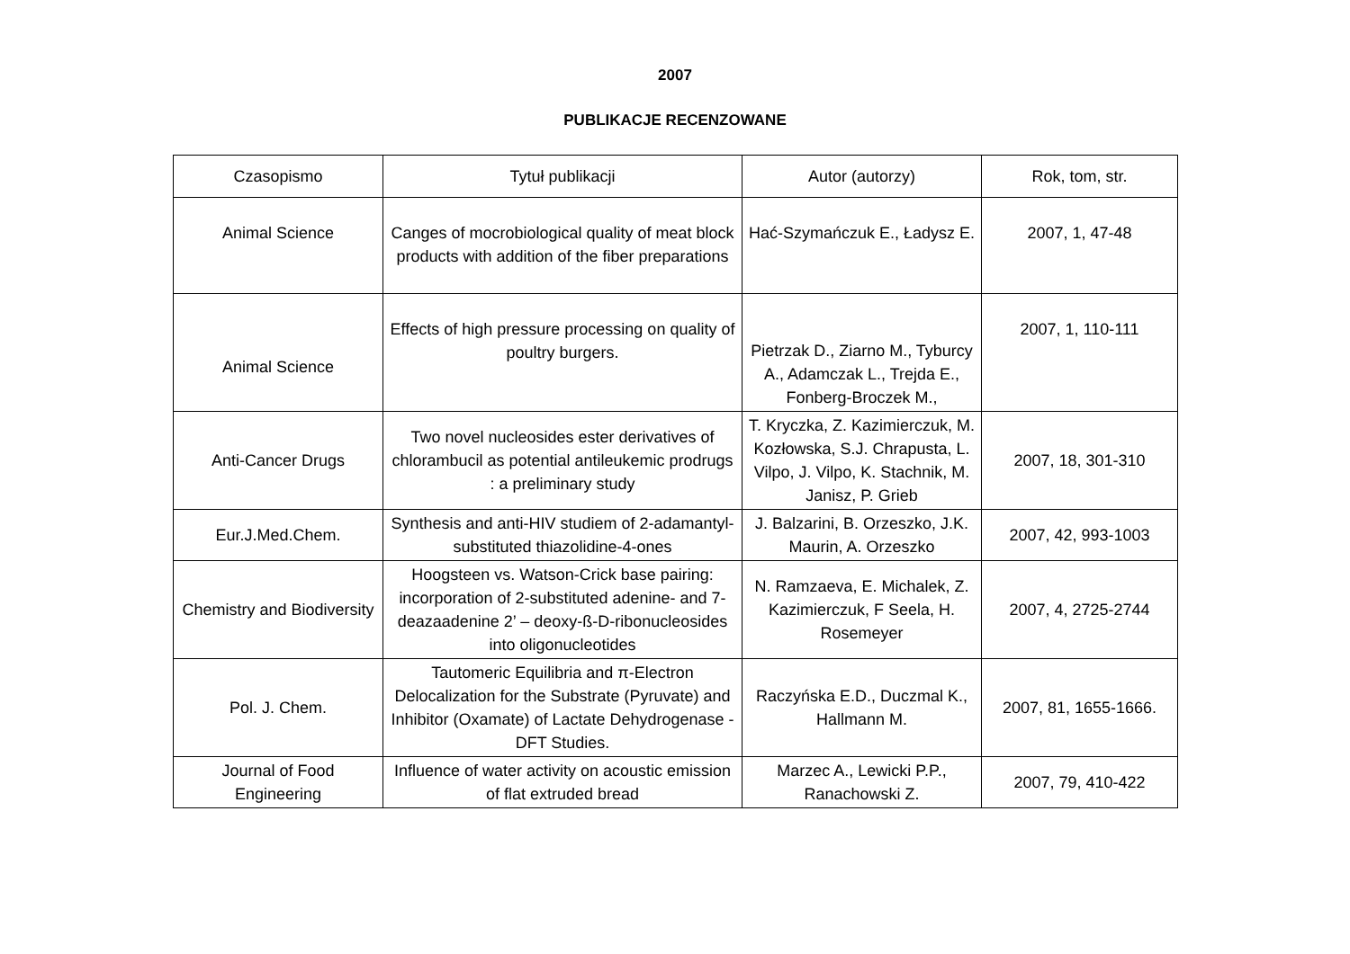2007
PUBLIKACJE RECENZOWANE
| Czasopismo | Tytuł publikacji | Autor (autorzy) | Rok, tom, str. |
| Animal Science | Canges of mocrobiological quality of meat block products with addition of the fiber preparations | Hać-Szymańczuk E., Ładysz E. | 2007, 1, 47-48 |
| Animal Science | Effects of high pressure processing on quality of poultry burgers. | Pietrzak D., Ziarno M., Tyburcy A., Adamczak L., Trejda E., Fonberg-Broczek M., | 2007, 1, 110-111 |
| Anti-Cancer Drugs | Two novel nucleosides ester derivatives of chlorambucil as potential antileukemic prodrugs : a preliminary study | T. Kryczka, Z. Kazimierczuk, M. Kozłowska, S.J. Chrapusta, L. Vilpo, J. Vilpo, K. Stachnik, M. Janisz, P. Grieb | 2007, 18, 301-310 |
| Eur.J.Med.Chem. | Synthesis and anti-HIV studiem of 2-adamantyl-substituted thiazolidine-4-ones | J. Balzarini, B. Orzeszko, J.K. Maurin, A. Orzeszko | 2007, 42, 993-1003 |
| Chemistry and Biodiversity | Hoogsteen vs. Watson-Crick base pairing: incorporation of 2-substituted adenine- and 7-deazaadenine 2’ – deoxy-ß-D-ribonucleosides into oligonucleotides | N. Ramzaeva, E. Michalek, Z. Kazimierczuk, F Seela, H. Rosemeyer | 2007, 4, 2725-2744 |
| Pol. J. Chem. | Tautomeric Equilibria and π-Electron Delocalization for the Substrate (Pyruvate) and Inhibitor (Oxamate) of Lactate Dehydrogenase - DFT Studies. | Raczyńska E.D., Duczmal K., Hallmann M. | 2007, 81, 1655-1666. |
| Journal of Food Engineering | Influence of water activity on acoustic emission of flat extruded bread | Marzec A., Lewicki P.P., Ranachowski Z. | 2007, 79, 410-422 |